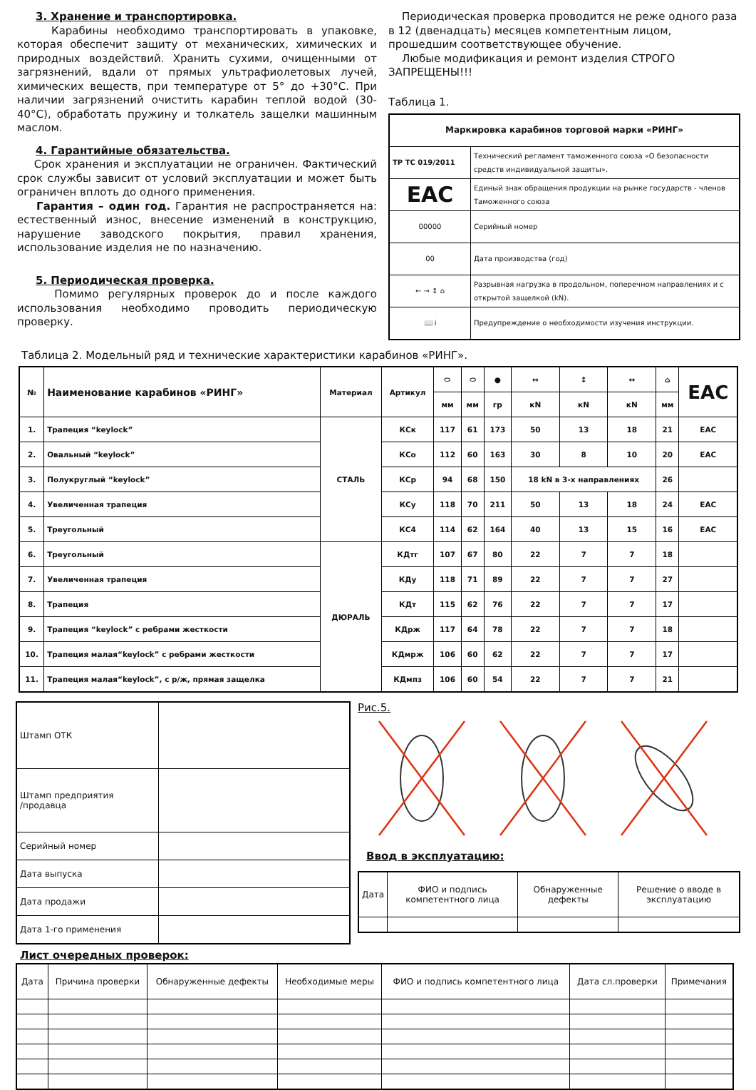3. Хранение и транспортировка.
Карабины необходимо транспортировать в упаковке, которая обеспечит защиту от механических, химических и природных воздействий. Хранить сухими, очищенными от загрязнений, вдали от прямых ультрафиолетовых лучей, химических веществ, при температуре от 5° до +30°С. При наличии загрязнений очистить карабин теплой водой (30-40°С), обработать пружину и толкатель защелки машинным маслом.
4. Гарантийные обязательства.
Срок хранения и эксплуатации не ограничен. Фактический срок службы зависит от условий эксплуатации и может быть ограничен вплоть до одного применения.
Гарантия – один год. Гарантия не распространяется на: естественный износ, внесение изменений в конструкцию, нарушение заводского покрытия, правил хранения, использование изделия не по назначению.
5. Периодическая проверка.
Помимо регулярных проверок до и после каждого использования необходимо проводить периодическую проверку.
Периодическая проверка проводится не реже одного раза в 12 (двенадцать) месяцев компетентным лицом, прошедшим соответствующее обучение.
Любые модификация и ремонт изделия СТРОГО ЗАПРЕЩЕНЫ!!!
Таблица 1.
| Маркировка карабинов торговой марки «РИНГ» | |
| ТР ТС 019/2011 | Технический регламент таможенного союза «О безопасности средств индивидуальной защиты». |
| EAC | Единый знак обращения продукции на рынке государств - членов Таможенного союза |
| 00000 | Серийный номер |
| 00 | Дата производства (год) |
| ← → ↕ ⌂ | Разрывная нагрузка в продольном, поперечном направлениях и с открытой защелкой (kN). |
| 📖 i | Предупреждение о необходимости изучения инструкции. |
Таблица 2. Модельный ряд и технические характеристики карабинов «РИНГ».
| № | Наименование карабинов «РИНГ» | Материал | Артикул | ⬭ | ⬭ | ● | ↔ | ↕ | ↔ | ⌂ | EAC |
| --- | --- | --- | --- | --- | --- | --- | --- | --- | --- | --- | --- |
| | | | | мм | мм | гр | кN | кN | кN | мм | |
| 1. | Трапеция “keylock” | СТАЛЬ | КСк | 117 | 61 | 173 | 50 | 13 | 18 | 21 | EAC |
| 2. | Овальный “keylock” | | КСо | 112 | 60 | 163 | 30 | 8 | 10 | 20 | EAC |
| 3. | Полукруглый “keylock” | | КСр | 94 | 68 | 150 | 18 kN в 3-х направлениях | | | 26 | |
| 4. | Увеличенная трапеция | | КСу | 118 | 70 | 211 | 50 | 13 | 18 | 24 | EAC |
| 5. | Треугольный | | КС4 | 114 | 62 | 164 | 40 | 13 | 15 | 16 | EAC |
| 6. | Треугольный | ДЮРАЛЬ | КДтг | 107 | 67 | 80 | 22 | 7 | 7 | 18 | |
| 7. | Увеличенная трапеция | | КДу | 118 | 71 | 89 | 22 | 7 | 7 | 27 | |
| 8. | Трапеция | | КДт | 115 | 62 | 76 | 22 | 7 | 7 | 17 | |
| 9. | Трапеция “keylock” с ребрами жесткости | | КДрж | 117 | 64 | 78 | 22 | 7 | 7 | 18 | |
| 10. | Трапеция малая“keylock” с ребрами жесткости | | КДмрж | 106 | 60 | 62 | 22 | 7 | 7 | 17 | |
| 11. | Трапеция малая“keylock”, с р/ж, прямая защелка | | КДмпз | 106 | 60 | 54 | 22 | 7 | 7 | 21 | |
| Штамп ОТК | |
| Штамп предприятия /продавца | |
| Серийный номер | |
| Дата выпуска | |
| Дата продажи | |
| Дата 1-го применения | |
Рис.5.
Ввод в эксплуатацию:
| Дата | ФИО и подпись компетентного лица | Обнаруженные дефекты | Решение о вводе в эксплуатацию |
Лист очередных проверок:
| Дата | Причина проверки | Обнаруженные дефекты | Необходимые меры | ФИО и подпись компетентного лица | Дата сл.проверки | Примечания |